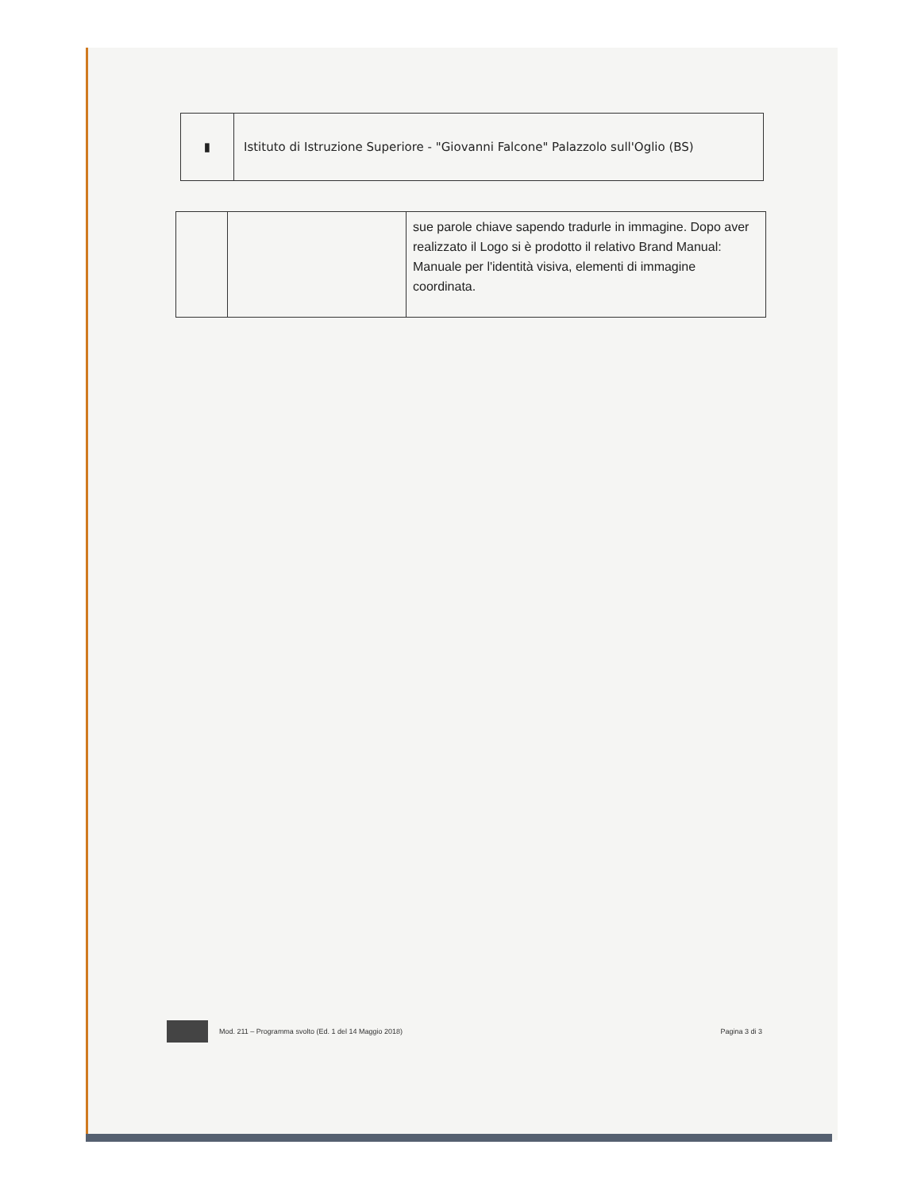| ▮ | Istituto di Istruzione Superiore - "Giovanni Falcone" Palazzolo sull'Oglio (BS) |
| | | sue parole chiave sapendo tradurle in immagine. Dopo aver realizzato il Logo si è prodotto il relativo Brand Manual: Manuale per l'identità visiva, elementi di immagine coordinata. |
Mod. 211 – Programma svolto (Ed. 1 del 14 Maggio 2018) Pagina 3 di 3